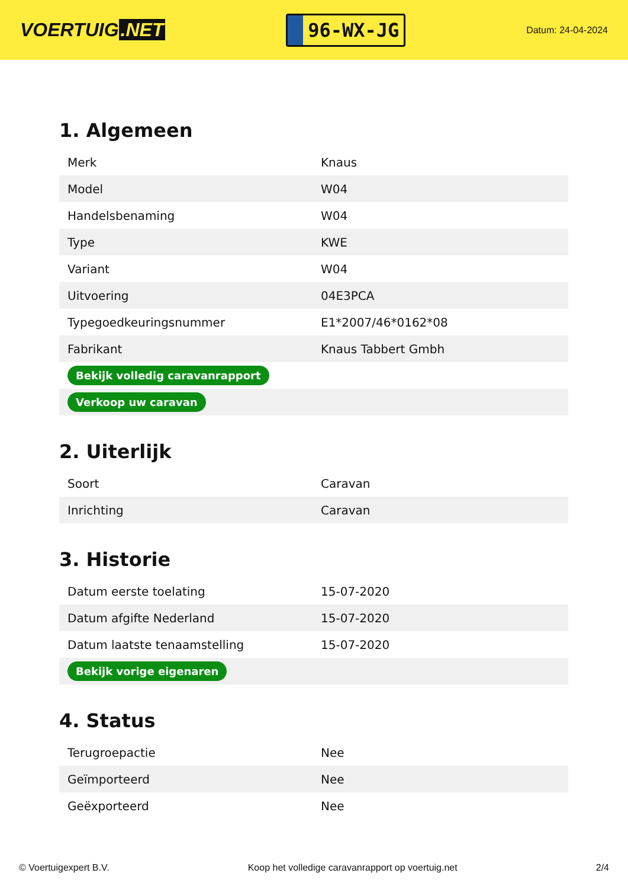VOERTUIG.NET
96-WX-JG
Datum: 24-04-2024
1. Algemeen
| Merk | Knaus |
| Model | W04 |
| Handelsbenaming | W04 |
| Type | KWE |
| Variant | W04 |
| Uitvoering | 04E3PCA |
| Typegoedkeuringsnummer | E1*2007/46*0162*08 |
| Fabrikant | Knaus Tabbert Gmbh |
| Bekijk volledig caravanrapport | |
| Verkoop uw caravan | |
2. Uiterlijk
| Soort | Caravan |
| Inrichting | Caravan |
3. Historie
| Datum eerste toelating | 15-07-2020 |
| Datum afgifte Nederland | 15-07-2020 |
| Datum laatste tenaamstelling | 15-07-2020 |
| Bekijk vorige eigenaren | |
4. Status
| Terugroepactie | Nee |
| Geïmporteerd | Nee |
| Geëxporteerd | Nee |
© Voertuigexpert B.V. Koop het volledige caravanrapport op voertuig.net 2/4